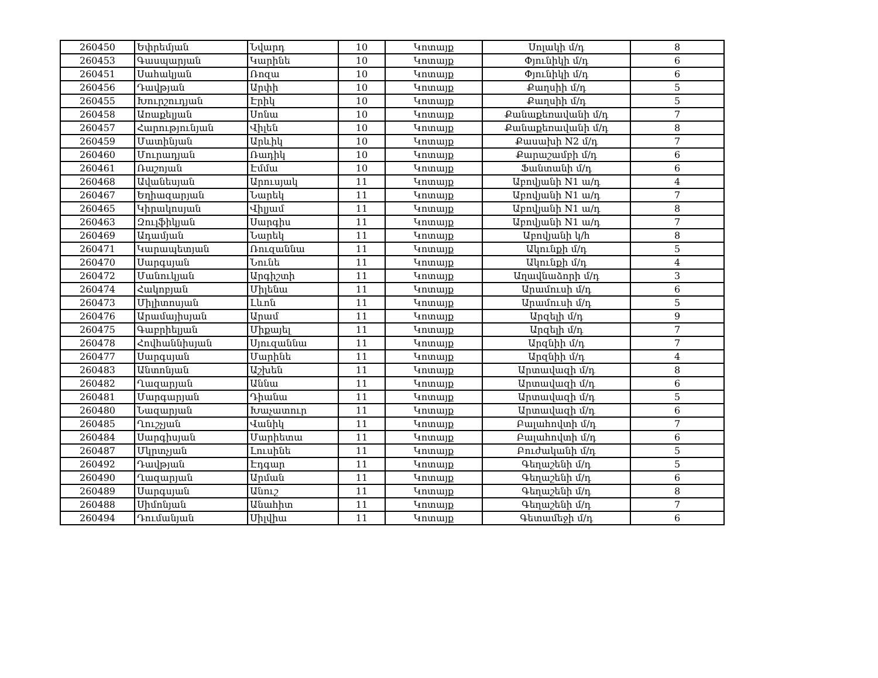| 260450 | Եփրեմյան | Նվարդ | 10 | Կոտայք | Սոլակի մ/դ | 8 |
| 260453 | Գասպարյան | Կարինե | 10 | Կոտայք | Փյունիկի մ/դ | 6 |
| 260451 | Սահակյան | Ռոզա | 10 | Կոտայք | Փյունիկի մ/դ | 6 |
| 260456 | Դավթյան | Արփի | 10 | Կոտայք | Քաղսիի մ/դ | 5 |
| 260455 | Խուրշուդյան | Էրիկ | 10 | Կոտայք | Քաղսիի մ/դ | 5 |
| 260458 | Առաքելյան | Սոնա | 10 | Կոտայք | Քանաքեռավանի մ/դ | 7 |
| 260457 | Հարությունյան | Վիլեն | 10 | Կոտայք | Քանաքեռավանի մ/դ | 8 |
| 260459 | Մատինյան | Արևիկ | 10 | Կոտայք | Քասախի N2 մ/դ | 7 |
| 260460 | Մուրադյան | Ռադիկ | 10 | Կոտայք | Քարաշամբի մ/դ | 6 |
| 260461 | Ռաշոյան | Էմմա | 10 | Կոտայք | Ֆանտանի մ/դ | 6 |
| 260468 | Ավանեսյան | Արուսյակ | 11 | Կոտայք | Աբովյանի N1 ա/դ | 4 |
| 260467 | Եղիազարյան | Նարեկ | 11 | Կոտայք | Աբովյանի N1 ա/դ | 7 |
| 260465 | Կիրակոսյան | Վիլյամ | 11 | Կոտայք | Աբովյանի N1 ա/դ | 8 |
| 260463 | Զուլֆիկյան | Սարգիս | 11 | Կոտայք | Աբովյանի N1 ա/դ | 7 |
| 260469 | Ադամյան | Նարեկ | 11 | Կոտայք | Աբովյանի կ/հ | 8 |
| 260471 | Կարապետյան | Ռուզաննա | 11 | Կոտայք | Ակունքի մ/դ | 5 |
| 260470 | Սարգսյան | Նունե | 11 | Կոտայք | Ակունքի մ/դ | 4 |
| 260472 | Մանուկյան | Արգիշտի | 11 | Կոտայք | Աղավնաձորի մ/դ | 3 |
| 260474 | Հակոբյան | Միլենա | 11 | Կոտայք | Արամուսի մ/դ | 6 |
| 260473 | Միլիտոսյան | Լևոն | 11 | Կոտայք | Արամուսի մ/դ | 5 |
| 260476 | Արամայիսյան | Արամ | 11 | Կոտայք | Արզելի մ/դ | 9 |
| 260475 | Գաբրիելյան | Միքայել | 11 | Կոտայք | Արզելի մ/դ | 7 |
| 260478 | Հովհաննիսյան | Սյուզաննա | 11 | Կոտայք | Արզնիի մ/դ | 7 |
| 260477 | Սարգսյան | Մարինե | 11 | Կոտայք | Արզնիի մ/դ | 4 |
| 260483 | Անտոնյան | Աշխեն | 11 | Կոտայք | Արտավազի մ/դ | 8 |
| 260482 | Ղազարյան | Աննա | 11 | Կոտայք | Արտավազի մ/դ | 6 |
| 260481 | Մարգարյան | Դիանա | 11 | Կոտայք | Արտավազի մ/դ | 5 |
| 260480 | Նազարյան | Խաչատուր | 11 | Կոտայք | Արտավազի մ/դ | 6 |
| 260485 | Ղուշչյան | Վանիկ | 11 | Կոտայք | Բալահովտի մ/դ | 7 |
| 260484 | Սարգիսյան | Մարիետա | 11 | Կոտայք | Բալահովտի մ/դ | 6 |
| 260487 | Մկրտչյան | Լուսինե | 11 | Կոտայք | Բուժականի մ/դ | 5 |
| 260492 | Դավթյան | Էդգար | 11 | Կոտայք | Գեղաշենի մ/դ | 5 |
| 260490 | Ղազարյան | Արման | 11 | Կոտայք | Գեղաշենի մ/դ | 6 |
| 260489 | Սարգսյան | Անուշ | 11 | Կոտայք | Գեղաշենի մ/դ | 8 |
| 260488 | Սիմոնյան | Անահիտ | 11 | Կոտայք | Գեղաշենի մ/դ | 7 |
| 260494 | Դումանյան | Սիլվիա | 11 | Կոտայք | Գետամեջի մ/դ | 6 |